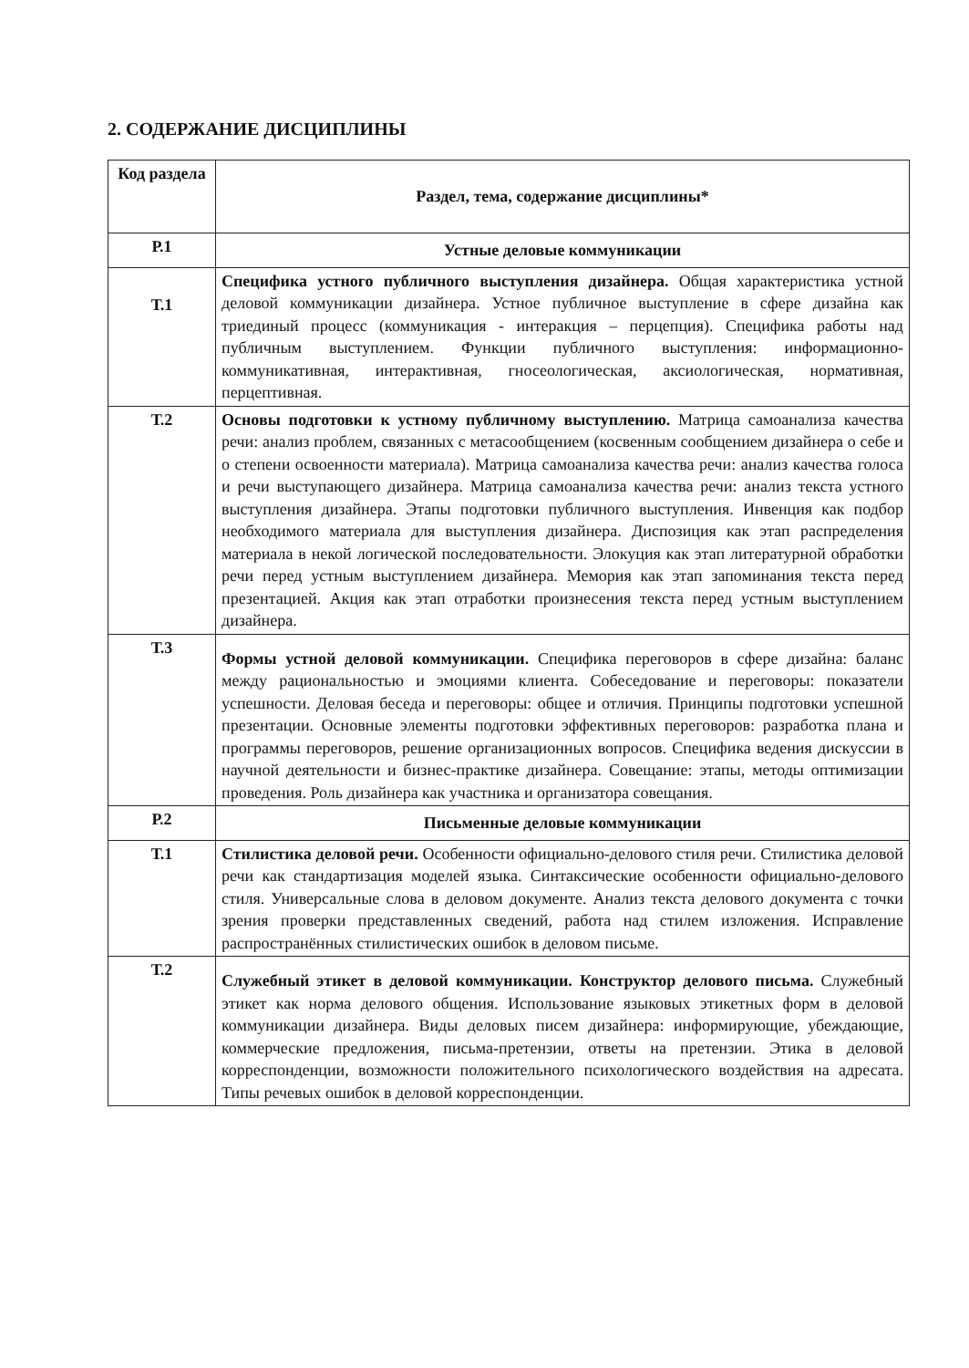2. СОДЕРЖАНИЕ ДИСЦИПЛИНЫ
| Код раздела | Раздел, тема, содержание дисциплины* |
| --- | --- |
| Р.1 | Устные деловые коммуникации |
| Т.1 | Специфика устного публичного выступления дизайнера. Общая характеристика устной деловой коммуникации дизайнера. Устное публичное выступление в сфере дизайна как триединый процесс (коммуникация - интеракция – перцепция). Специфика работы над публичным выступлением. Функции публичного выступления: информационно-коммуникативная, интерактивная, гносеологическая, аксиологическая, нормативная, перцептивная. |
| Т.2 | Основы подготовки к устному публичному выступлению. Матрица самоанализа качества речи: анализ проблем, связанных с метасообщением (косвенным сообщением дизайнера о себе и о степени освоенности материала). Матрица самоанализа качества речи: анализ качества голоса и речи выступающего дизайнера. Матрица самоанализа качества речи: анализ текста устного выступления дизайнера. Этапы подготовки публичного выступления. Инвенция как подбор необходимого материала для выступления дизайнера. Диспозиция как этап распределения материала в некой логической последовательности. Элокуция как этап литературной обработки речи перед устным выступлением дизайнера. Мемория как этап запоминания текста перед презентацией. Акция как этап отработки произнесения текста перед устным выступлением дизайнера. |
| Т.3 | Формы устной деловой коммуникации. Специфика переговоров в сфере дизайна: баланс между рациональностью и эмоциями клиента. Собеседование и переговоры: показатели успешности. Деловая беседа и переговоры: общее и отличия. Принципы подготовки успешной презентации. Основные элементы подготовки эффективных переговоров: разработка плана и программы переговоров, решение организационных вопросов. Специфика ведения дискуссии в научной деятельности и бизнес-практике дизайнера. Совещание: этапы, методы оптимизации проведения. Роль дизайнера как участника и организатора совещания. |
| Р.2 | Письменные деловые коммуникации |
| Т.1 | Стилистика деловой речи. Особенности официально-делового стиля речи. Стилистика деловой речи как стандартизация моделей языка. Синтаксические особенности официально-делового стиля. Универсальные слова в деловом документе. Анализ текста делового документа с точки зрения проверки представленных сведений, работа над стилем изложения. Исправление распространённых стилистических ошибок в деловом письме. |
| Т.2 | Служебный этикет в деловой коммуникации. Конструктор делового письма. Служебный этикет как норма делового общения. Использование языковых этикетных форм в деловой коммуникации дизайнера. Виды деловых писем дизайнера: информирующие, убеждающие, коммерческие предложения, письма-претензии, ответы на претензии. Этика в деловой корреспонденции, возможности положительного психологического воздействия на адресата. Типы речевых ошибок в деловой корреспонденции. |